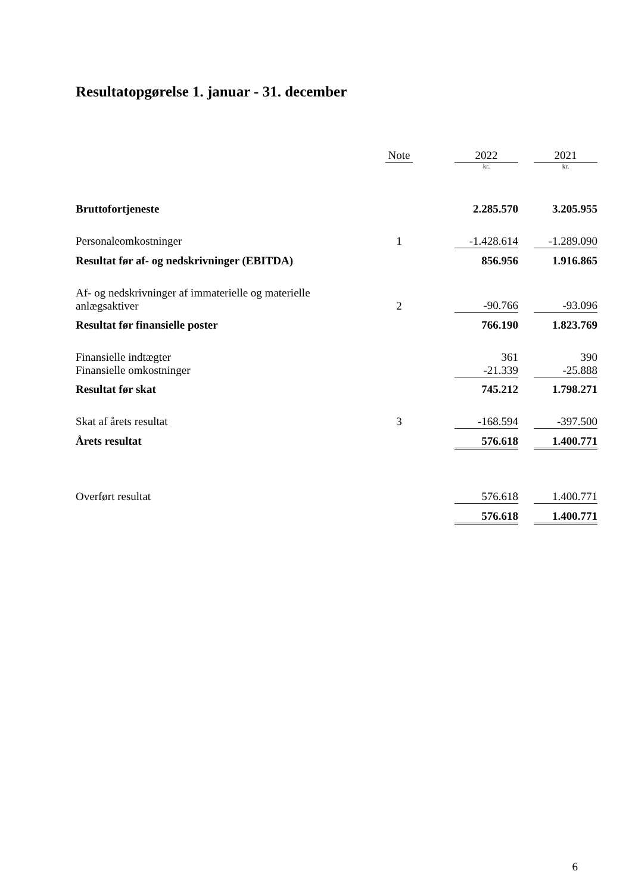Resultatopgørelse 1. januar - 31. december
| | Note | | 2022 | | 2021 |
| --- | --- | --- | --- | --- | --- |
| | | | kr. | | kr. |
| Bruttofortjeneste | | | 2.285.570 | | 3.205.955 |
| Personaleomkostninger | 1 | | -1.428.614 | | -1.289.090 |
| Resultat før af- og nedskrivninger (EBITDA) | | | 856.956 | | 1.916.865 |
| Af- og nedskrivninger af immaterielle og materielle anlægsaktiver | 2 | | -90.766 | | -93.096 |
| Resultat før finansielle poster | | | 766.190 | | 1.823.769 |
| Finansielle indtægter | | | 361 | | 390 |
| Finansielle omkostninger | | | -21.339 | | -25.888 |
| Resultat før skat | | | 745.212 | | 1.798.271 |
| Skat af årets resultat | 3 | | -168.594 | | -397.500 |
| Årets resultat | | | 576.618 | | 1.400.771 |
| Overført resultat | | | 576.618 | | 1.400.771 |
| | | | 576.618 | | 1.400.771 |
6